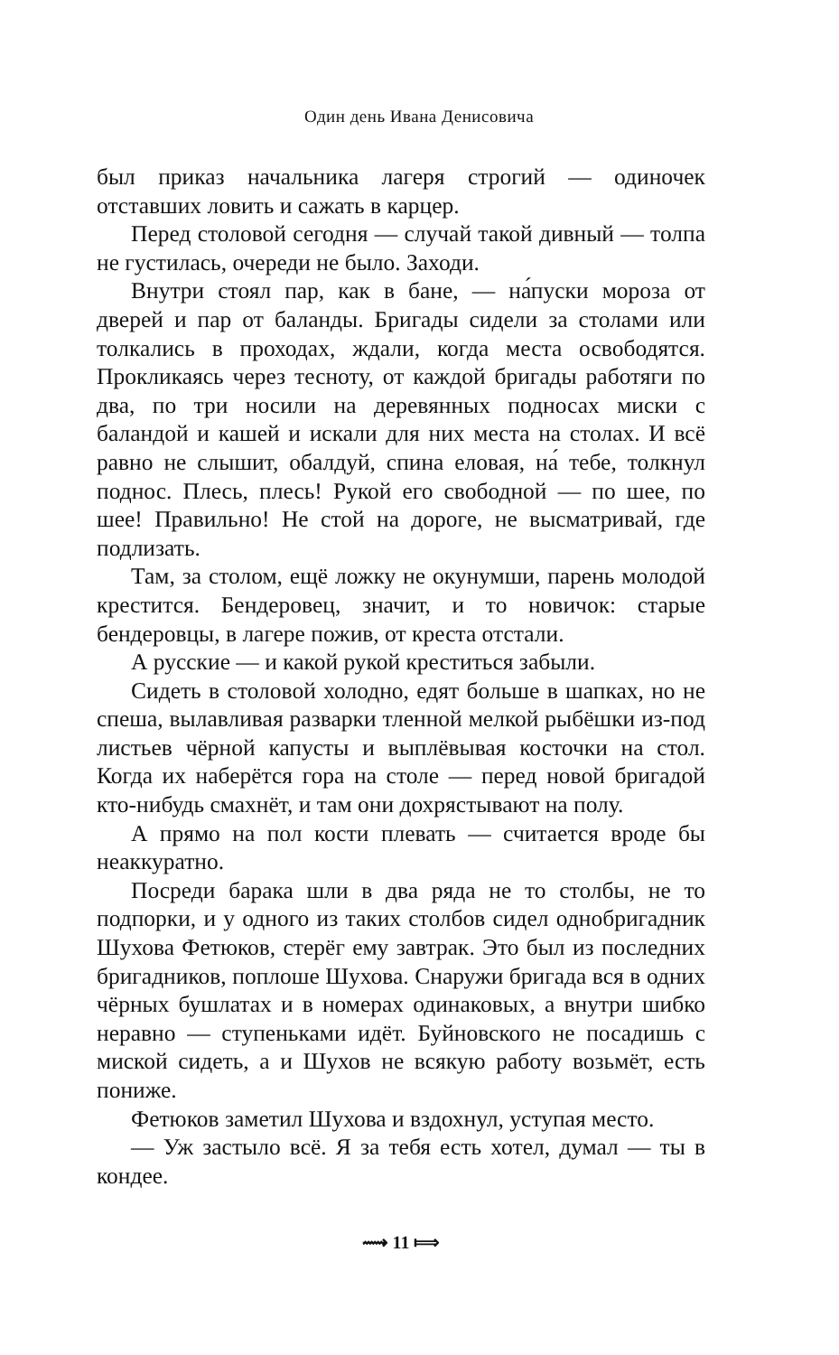Один день Ивана Денисовича
был приказ начальника лагеря строгий — одиночек отставших ловить и сажать в карцер.
Перед столовой сегодня — случай такой дивный — толпа не густилась, очереди не было. Заходи.
Внутри стоял пар, как в бане, — на́пуски мороза от дверей и пар от баланды. Бригады сидели за столами или толкались в проходах, ждали, когда места освободятся. Прокликаясь через тесноту, от каждой бригады работяги по два, по три носили на деревянных подносах миски с баландой и кашей и искали для них места на столах. И всё равно не слышит, обалдуй, спина еловая, на́ тебе, толкнул поднос. Плесь, плесь! Рукой его свободной — по шее, по шее! Правильно! Не стой на дороге, не высматривай, где подлизать.
Там, за столом, ещё ложку не окунумши, парень молодой крестится. Бендеровец, значит, и то новичок: старые бендеровцы, в лагере пожив, от креста отстали.
А русские — и какой рукой креститься забыли.
Сидеть в столовой холодно, едят больше в шапках, но не спеша, вылавливая разварки тленной мелкой рыбёшки из-под листьев чёрной капусты и выплёвывая косточки на стол. Когда их наберётся гора на столе — перед новой бригадой кто-нибудь смахнёт, и там они дохрястывают на полу.
А прямо на пол кости плевать — считается вроде бы неаккуратно.
Посреди барака шли в два ряда не то столбы, не то подпорки, и у одного из таких столбов сидел однобригадник Шухова Фетюков, стерёг ему завтрак. Это был из последних бригадников, поплоше Шухова. Снаружи бригада вся в одних чёрных бушлатах и в номерах одинаковых, а внутри шибко неравно — ступеньками идёт. Буйновского не посадишь с миской сидеть, а и Шухов не всякую работу возьмёт, есть пониже.
Фетюков заметил Шухова и вздохнул, уступая место.
— Уж застыло всё. Я за тебя есть хотел, думал — ты в кондее.
⟿ 11 ⟾